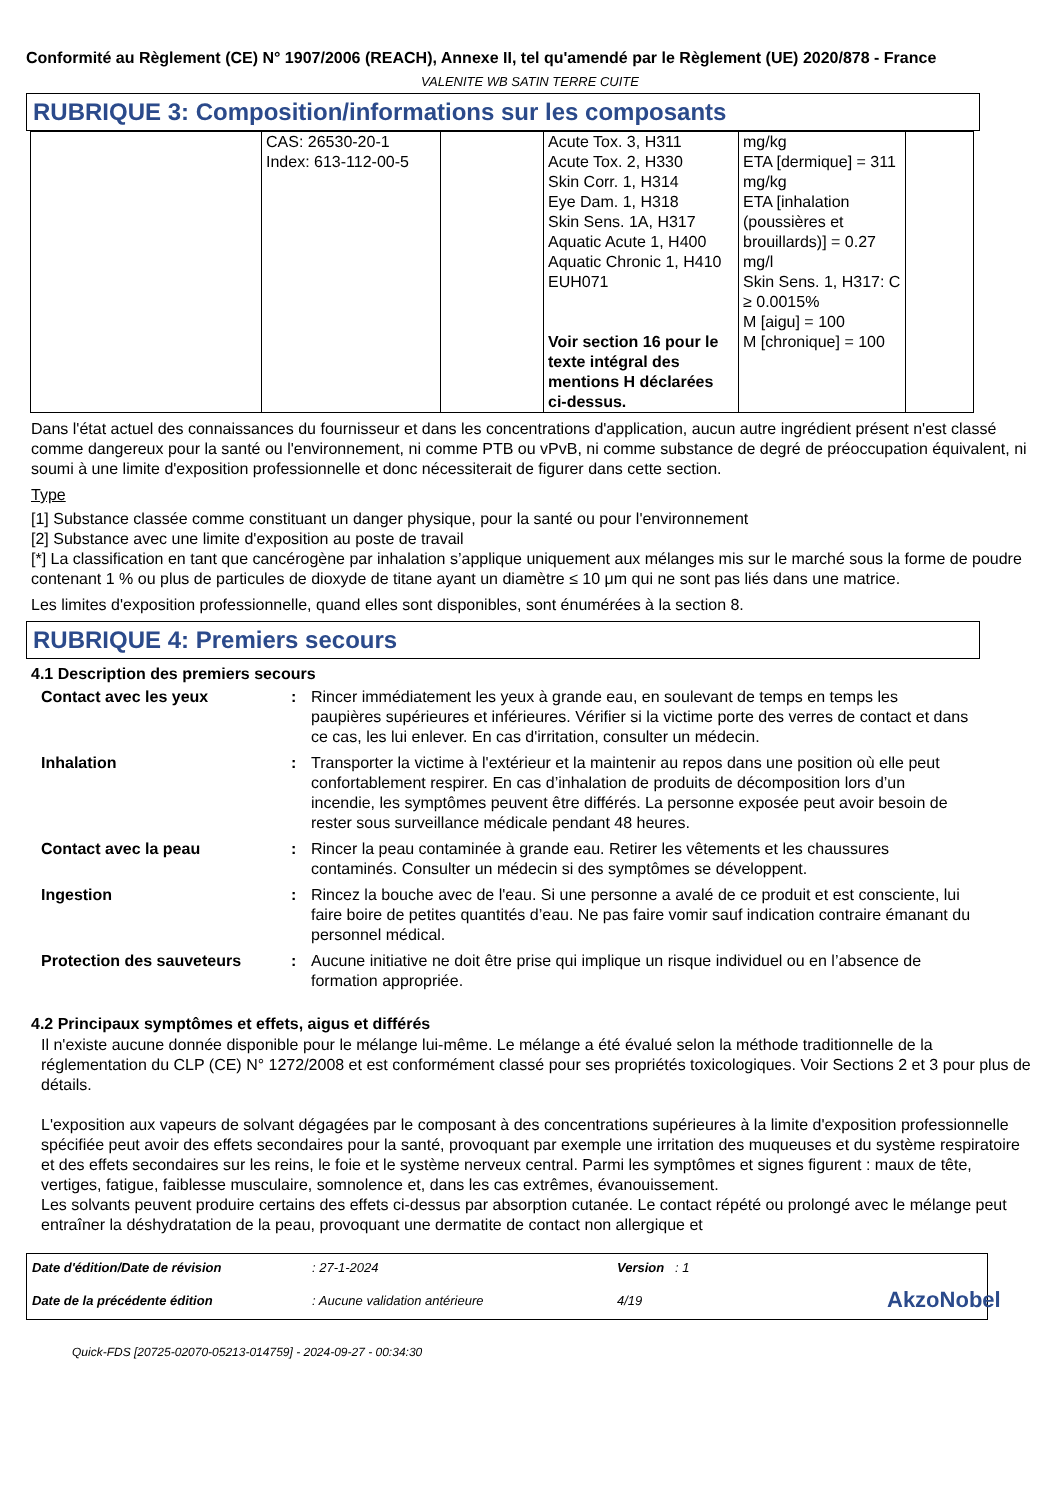Conformité au Règlement (CE) N° 1907/2006 (REACH), Annexe II, tel qu'amendé par le Règlement (UE) 2020/878 - France
VALENITE WB SATIN TERRE CUITE
RUBRIQUE 3: Composition/informations sur les composants
| | CAS: 26530-20-1 Index: 613-112-00-5 | | Acute Tox. 3, H311 Acute Tox. 2, H330 Skin Corr. 1, H314 Eye Dam. 1, H318 Skin Sens. 1A, H317 Aquatic Acute 1, H400 Aquatic Chronic 1, H410 EUH071 Voir section 16 pour le texte intégral des mentions H déclarées ci-dessus. | mg/kg ETA [dermique] = 311 mg/kg ETA [inhalation (poussières et brouillards)] = 0.27 mg/l Skin Sens. 1, H317: C ≥ 0.0015% M [aigu] = 100 M [chronique] = 100 | |
Dans l'état actuel des connaissances du fournisseur et dans les concentrations d'application, aucun autre ingrédient présent n'est classé comme dangereux pour la santé ou l'environnement, ni comme PTB ou vPvB, ni comme substance de degré de préoccupation équivalent, ni soumi à une limite d'exposition professionnelle et donc nécessiterait de figurer dans cette section.
Type
[1] Substance classée comme constituant un danger physique, pour la santé ou pour l'environnement
[2] Substance avec une limite d'exposition au poste de travail
[*] La classification en tant que cancérogène par inhalation s’applique uniquement aux mélanges mis sur le marché sous la forme de poudre contenant 1 % ou plus de particules de dioxyde de titane ayant un diamètre ≤ 10 μm qui ne sont pas liés dans une matrice.
Les limites d'exposition professionnelle, quand elles sont disponibles, sont énumérées à la section 8.
RUBRIQUE 4: Premiers secours
4.1 Description des premiers secours
Contact avec les yeux: Rincer immédiatement les yeux à grande eau, en soulevant de temps en temps les paupières supérieures et inférieures. Vérifier si la victime porte des verres de contact et dans ce cas, les lui enlever. En cas d'irritation, consulter un médecin. Inhalation: Transporter la victime à l'extérieur et la maintenir au repos dans une position où elle peut confortablement respirer. En cas d’inhalation de produits de décomposition lors d’un incendie, les symptômes peuvent être différés. La personne exposée peut avoir besoin de rester sous surveillance médicale pendant 48 heures. Contact avec la peau: Rincer la peau contaminée à grande eau. Retirer les vêtements et les chaussures contaminés. Consulter un médecin si des symptômes se développent. Ingestion: Rincez la bouche avec de l'eau. Si une personne a avalé de ce produit et est consciente, lui faire boire de petites quantités d’eau. Ne pas faire vomir sauf indication contraire émanant du personnel médical. Protection des sauveteurs: Aucune initiative ne doit être prise qui implique un risque individuel ou en l’absence de formation appropriée.
4.2 Principaux symptômes et effets, aigus et différés
Il n'existe aucune donnée disponible pour le mélange lui-même. Le mélange a été évalué selon la méthode traditionnelle de la réglementation du CLP (CE) N° 1272/2008 et est conformément classé pour ses propriétés toxicologiques. Voir Sections 2 et 3 pour plus de détails.
L'exposition aux vapeurs de solvant dégagées par le composant à des concentrations supérieures à la limite d'exposition professionnelle spécifiée peut avoir des effets secondaires pour la santé, provoquant par exemple une irritation des muqueuses et du système respiratoire et des effets secondaires sur les reins, le foie et le système nerveux central. Parmi les symptômes et signes figurent : maux de tête, vertiges, fatigue, faiblesse musculaire, somnolence et, dans les cas extrêmes, évanouissement.
Les solvants peuvent produire certains des effets ci-dessus par absorption cutanée. Le contact répété ou prolongé avec le mélange peut entraîner la déshydratation de la peau, provoquant une dermatite de contact non allergique et
Date d'édition/Date de révision: 27-1-2024 Version : 1 Date de la précédente édition: Aucune validation antérieure 4/19 AkzoNobel
Quick-FDS [20725-02070-05213-014759] - 2024-09-27 - 00:34:30